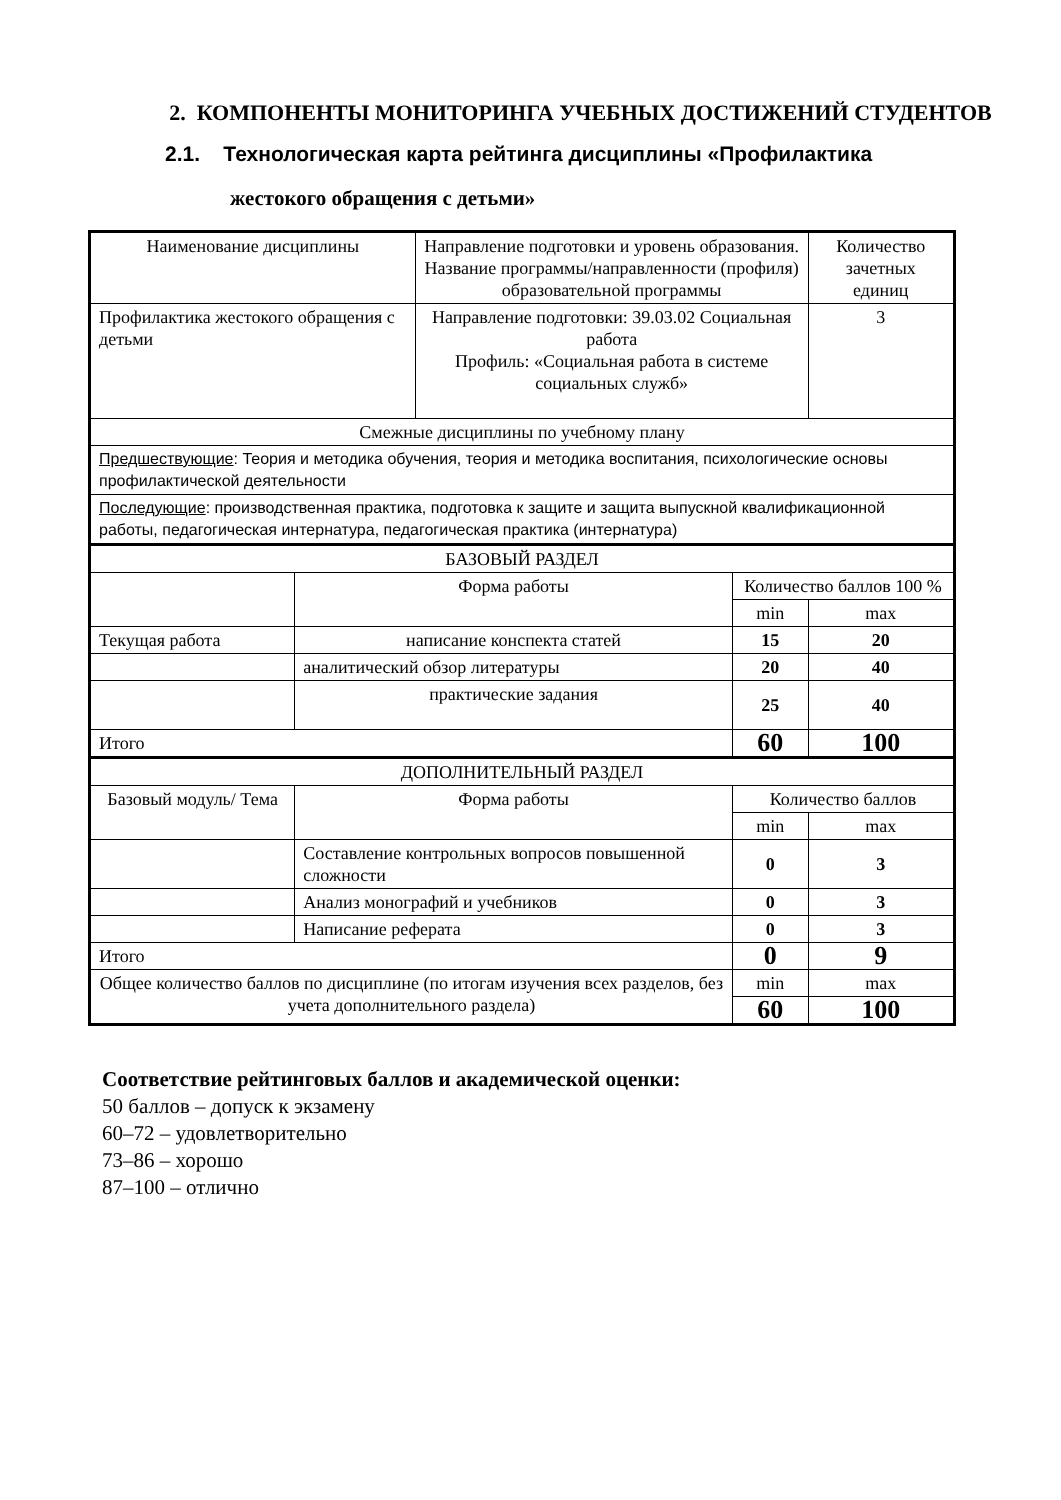2. КОМПОНЕНТЫ МОНИТОРИНГА УЧЕБНЫХ ДОСТИЖЕНИЙ СТУДЕНТОВ
2.1. Технологическая карта рейтинга дисциплины «Профилактика
жестокого обращения с детьми»
| Наименование дисциплины | | Направление подготовки и уровень образования. Название программы/направленности (профиля) образовательной программы | | | Количество зачетных единиц |
| Профилактика жестокого обращения с детьми | | Направление подготовки: 39.03.02 Социальная работа Профиль: «Социальная работа в системе социальных служб» | | | 3 |
| Смежные дисциплины по учебному плану | | | | | |
| Предшествующие : Теория и методика обучения, теория и методика воспитания, психологические основы профилактической деятельности | | | | | |
| Последующие : производственная практика, подготовка к защите и защита выпускной квалификационной работы, педагогическая интернатура, педагогическая практика (интернатура) | | | | | |
| БАЗОВЫЙ РАЗДЕЛ | | | | | |
| | Форма работы | | Количество баллов 100 % | | |
| | | | min | max | |
| Текущая работа | написание конспекта статей | | 15 | 20 | |
| | аналитический обзор литературы | | 20 | 40 | |
| | практические задания | | 25 | 40 | |
| Итого | | | 60 | 100 | |
| ДОПОЛНИТЕЛЬНЫЙ РАЗДЕЛ | | | | | |
| Базовый модуль/ Тема | Форма работы | | Количество баллов | | |
| | | | min | max | |
| | Составление контрольных вопросов повышенной сложности | | 0 | 3 | |
| | Анализ монографий и учебников | | 0 | 3 | |
| | Написание реферата | | 0 | 3 | |
| Итого | | | 0 | 9 | |
| Общее количество баллов по дисциплине (по итогам изучения всех разделов, без учета дополнительного раздела) | | | min | max | |
| | | | 60 | 100 | |
Соответствие рейтинговых баллов и академической оценки:
50 баллов – допуск к экзамену
60–72 – удовлетворительно
73–86 – хорошо
87–100 – отлично